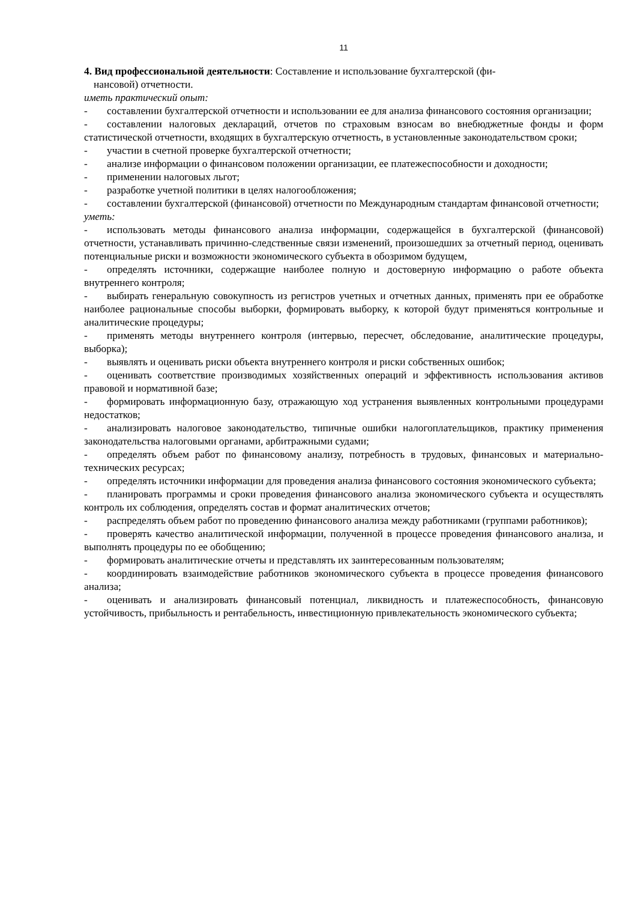11
4. Вид профессиональной деятельности: Составление и использование бухгалтерской (фи-
нансовой) отчетности.
иметь практический опыт:
- составлении бухгалтерской отчетности и использовании ее для анализа финансового состояния организации;
- составлении налоговых деклараций, отчетов по страховым взносам во внебюджетные фонды и форм статистической отчетности, входящих в бухгалтерскую отчетность, в установленные законодательством сроки;
- участии в счетной проверке бухгалтерской отчетности;
- анализе информации о финансовом положении организации, ее платежеспособности и доходности;
- применении налоговых льгот;
- разработке учетной политики в целях налогообложения;
- составлении бухгалтерской (финансовой) отчетности по Международным стандартам финансовой отчетности;
уметь:
- использовать методы финансового анализа информации, содержащейся в бухгалтерской (финансовой) отчетности, устанавливать причинно-следственные связи изменений, произошедших за отчетный период, оценивать потенциальные риски и возможности экономического субъекта в обозримом будущем,
- определять источники, содержащие наиболее полную и достоверную информацию о работе объекта внутреннего контроля;
- выбирать генеральную совокупность из регистров учетных и отчетных данных, применять при ее обработке наиболее рациональные способы выборки, формировать выборку, к которой будут применяться контрольные и аналитические процедуры;
- применять методы внутреннего контроля (интервью, пересчет, обследование, аналитические процедуры, выборка);
- выявлять и оценивать риски объекта внутреннего контроля и риски собственных ошибок;
- оценивать соответствие производимых хозяйственных операций и эффективность использования активов правовой и нормативной базе;
- формировать информационную базу, отражающую ход устранения выявленных контрольными процедурами недостатков;
- анализировать налоговое законодательство, типичные ошибки налогоплательщиков, практику применения законодательства налоговыми органами, арбитражными судами;
- определять объем работ по финансовому анализу, потребность в трудовых, финансовых и материально-технических ресурсах;
- определять источники информации для проведения анализа финансового состояния экономического субъекта;
- планировать программы и сроки проведения финансового анализа экономического субъекта и осуществлять контроль их соблюдения, определять состав и формат аналитических отчетов;
- распределять объем работ по проведению финансового анализа между работниками (группами работников);
- проверять качество аналитической информации, полученной в процессе проведения финансового анализа, и выполнять процедуры по ее обобщению;
- формировать аналитические отчеты и представлять их заинтересованным пользователям;
- координировать взаимодействие работников экономического субъекта в процессе проведения финансового анализа;
- оценивать и анализировать финансовый потенциал, ликвидность и платежеспособность, финансовую устойчивость, прибыльность и рентабельность, инвестиционную привлекательность экономического субъекта;